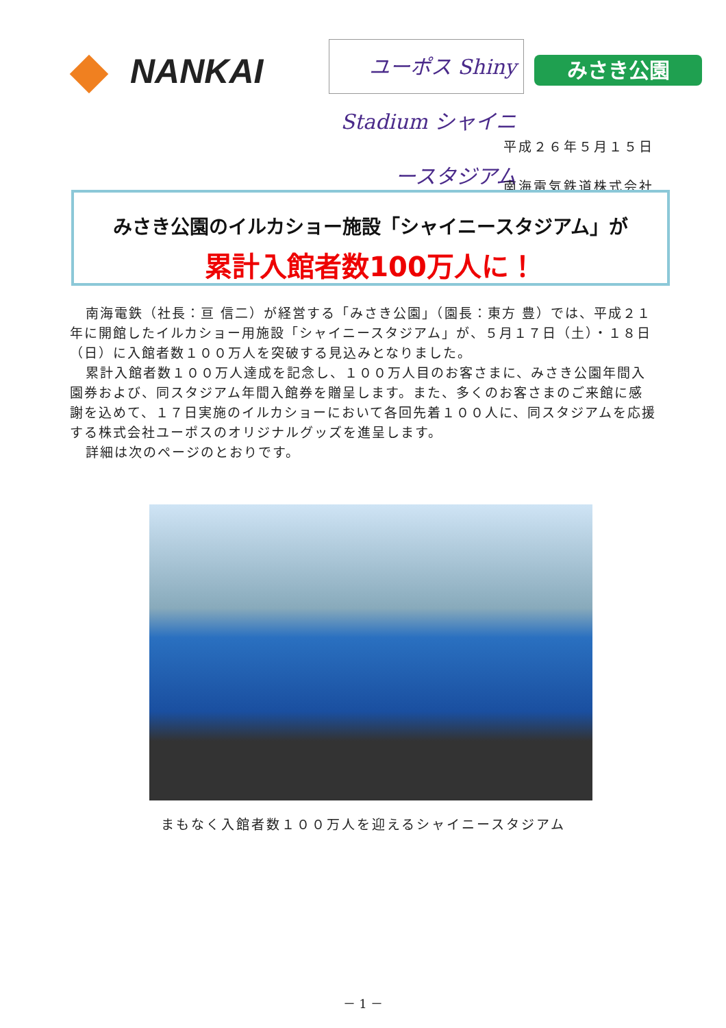NANKAI
ユーポス Shiny Stadium シャイニースタジアム
みさき公園
平成２６年５月１５日
南海電気鉄道株式会社
みさき公園のイルカショー施設「シャイニースタジアム」が
累計入館者数100万人に！
南海電鉄（社長：亘 信二）が経営する「みさき公園」（園長：東方 豊）では、平成２１年に開館したイルカショー用施設「シャイニースタジアム」が、５月１７日（土）・１８日（日）に入館者数１００万人を突破する見込みとなりました。
累計入館者数１００万人達成を記念し、１００万人目のお客さまに、みさき公園年間入園券および、同スタジアム年間入館券を贈呈します。また、多くのお客さまのご来館に感謝を込めて、１７日実施のイルカショーにおいて各回先着１００人に、同スタジアムを応援する株式会社ユーポスのオリジナルグッズを進呈します。
詳細は次のページのとおりです。
まもなく入館者数１００万人を迎えるシャイニースタジアム
－ 1 －